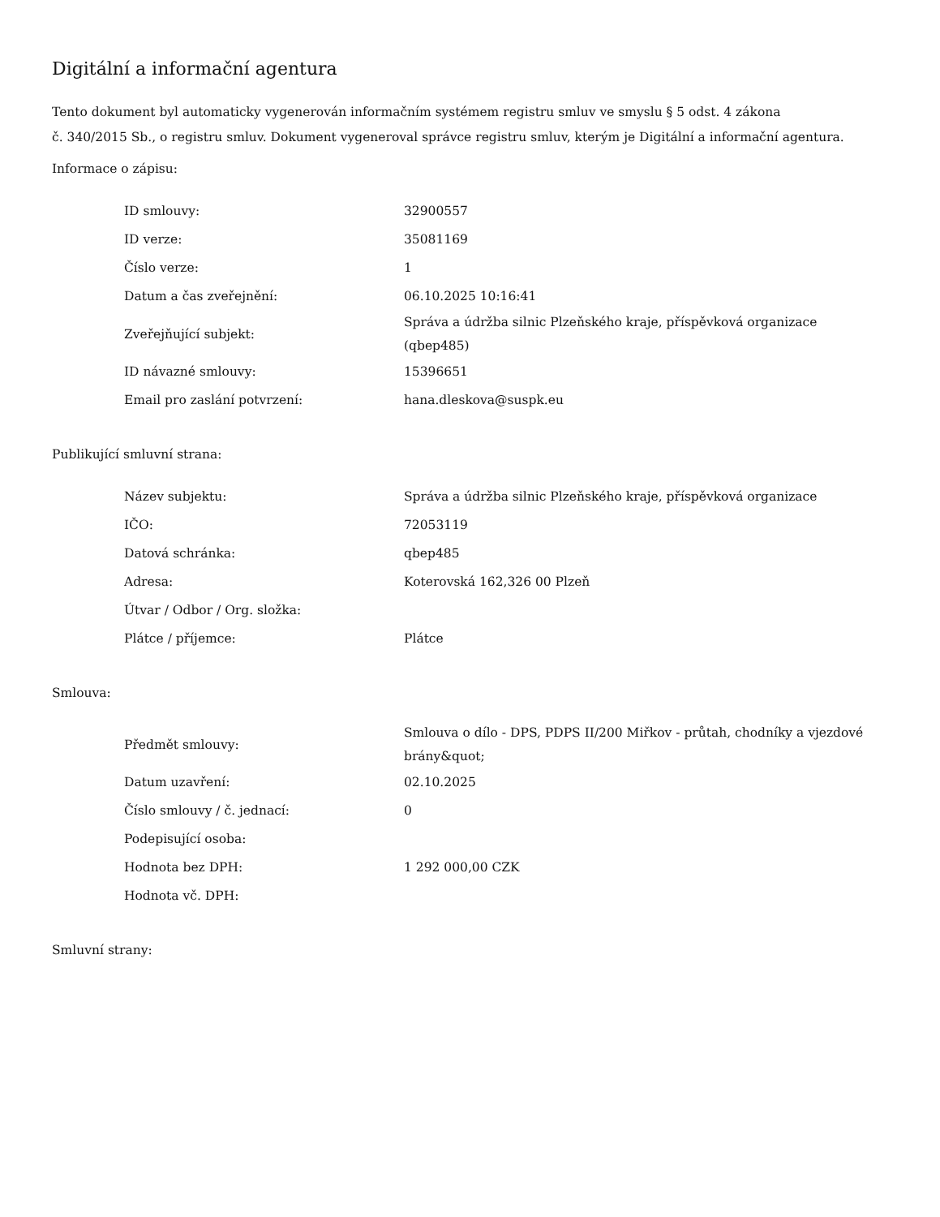Digitální a informační agentura
Tento dokument byl automaticky vygenerován informačním systémem registru smluv ve smyslu § 5 odst. 4 zákona
č. 340/2015 Sb., o registru smluv. Dokument vygeneroval správce registru smluv, kterým je Digitální a informační agentura.
Informace o zápisu:
| ID smlouvy: | 32900557 |
| ID verze: | 35081169 |
| Číslo verze: | 1 |
| Datum a čas zveřejnění: | 06.10.2025 10:16:41 |
| Zveřejňující subjekt: | Správa a údržba silnic Plzeňského kraje, příspěvková organizace (qbep485) |
| ID návazné smlouvy: | 15396651 |
| Email pro zaslání potvrzení: | hana.dleskova@suspk.eu |
Publikující smluvní strana:
| Název subjektu: | Správa a údržba silnic Plzeňského kraje, příspěvková organizace |
| IČO: | 72053119 |
| Datová schránka: | qbep485 |
| Adresa: | Koterovská 162,326 00 Plzeň |
| Útvar / Odbor / Org. složka: | |
| Plátce / příjemce: | Plátce |
Smlouva:
| Předmět smlouvy: | Smlouva o dílo - DPS, PDPS II/200 Miřkov - průtah, chodníky a vjezdové brány&quot; |
| Datum uzavření: | 02.10.2025 |
| Číslo smlouvy / č. jednací: | 0 |
| Podepisující osoba: | |
| Hodnota bez DPH: | 1 292 000,00 CZK |
| Hodnota vč. DPH: | |
Smluvní strany: